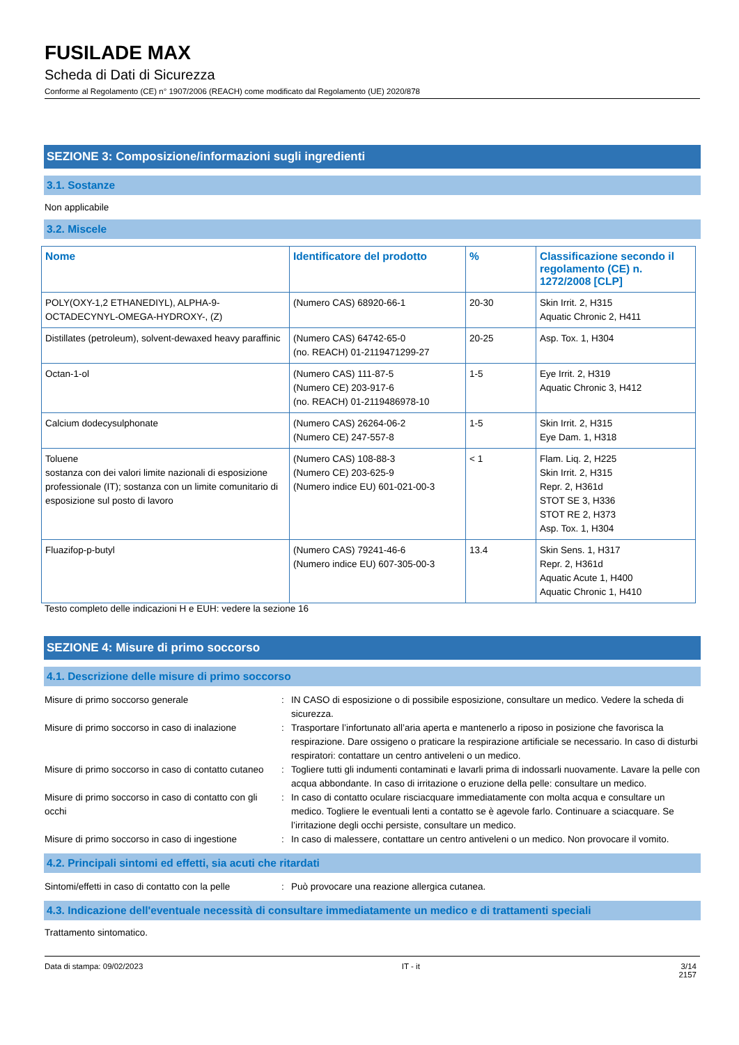FUSILADE MAX
Scheda di Dati di Sicurezza
Conforme al Regolamento (CE) n° 1907/2006 (REACH) come modificato dal Regolamento (UE) 2020/878
SEZIONE 3: Composizione/informazioni sugli ingredienti
3.1. Sostanze
Non applicabile
3.2. Miscele
| Nome | Identificatore del prodotto | % | Classificazione secondo il regolamento (CE) n. 1272/2008 [CLP] |
| --- | --- | --- | --- |
| POLY(OXY-1,2 ETHANEDIYL), ALPHA-9-OCTADECYNYL-OMEGA-HYDROXY-, (Z) | (Numero CAS) 68920-66-1 | 20-30 | Skin Irrit. 2, H315 Aquatic Chronic 2, H411 |
| Distillates (petroleum), solvent-dewaxed heavy paraffinic | (Numero CAS) 64742-65-0 (no. REACH) 01-2119471299-27 | 20-25 | Asp. Tox. 1, H304 |
| Octan-1-ol | (Numero CAS) 111-87-5 (Numero CE) 203-917-6 (no. REACH) 01-2119486978-10 | 1-5 | Eye Irrit. 2, H319 Aquatic Chronic 3, H412 |
| Calcium dodecysulphonate | (Numero CAS) 26264-06-2 (Numero CE) 247-557-8 | 1-5 | Skin Irrit. 2, H315 Eye Dam. 1, H318 |
| Toluene sostanza con dei valori limite nazionali di esposizione professionale (IT); sostanza con un limite comunitario di esposizione sul posto di lavoro | (Numero CAS) 108-88-3 (Numero CE) 203-625-9 (Numero indice EU) 601-021-00-3 | < 1 | Flam. Liq. 2, H225 Skin Irrit. 2, H315 Repr. 2, H361d STOT SE 3, H336 STOT RE 2, H373 Asp. Tox. 1, H304 |
| Fluazifop-p-butyl | (Numero CAS) 79241-46-6 (Numero indice EU) 607-305-00-3 | 13.4 | Skin Sens. 1, H317 Repr. 2, H361d Aquatic Acute 1, H400 Aquatic Chronic 1, H410 |
Testo completo delle indicazioni H e EUH: vedere la sezione 16
SEZIONE 4: Misure di primo soccorso
4.1. Descrizione delle misure di primo soccorso
Misure di primo soccorso generale
:
IN CASO di esposizione o di possibile esposizione, consultare un medico. Vedere la scheda di sicurezza.
Misure di primo soccorso in caso di inalazione
:
Trasportare l’infortunato all’aria aperta e mantenerlo a riposo in posizione che favorisca la respirazione. Dare ossigeno o praticare la respirazione artificiale se necessario. In caso di disturbi respiratori: contattare un centro antiveleni o un medico.
Misure di primo soccorso in caso di contatto cutaneo
:
Togliere tutti gli indumenti contaminati e lavarli prima di indossarli nuovamente. Lavare la pelle con acqua abbondante. In caso di irritazione o eruzione della pelle: consultare un medico.
Misure di primo soccorso in caso di contatto con gli occhi
:
In caso di contatto oculare risciacquare immediatamente con molta acqua e consultare un medico. Togliere le eventuali lenti a contatto se è agevole farlo. Continuare a sciacquare. Se l’irritazione degli occhi persiste, consultare un medico.
Misure di primo soccorso in caso di ingestione
:
In caso di malessere, contattare un centro antiveleni o un medico. Non provocare il vomito.
4.2. Principali sintomi ed effetti, sia acuti che ritardati
Sintomi/effetti in caso di contatto con la pelle
:
Può provocare una reazione allergica cutanea.
4.3. Indicazione dell'eventuale necessità di consultare immediatamente un medico e di trattamenti speciali
Trattamento sintomatico.
Data di stampa: 09/02/2023 IT - it 3/14
2157